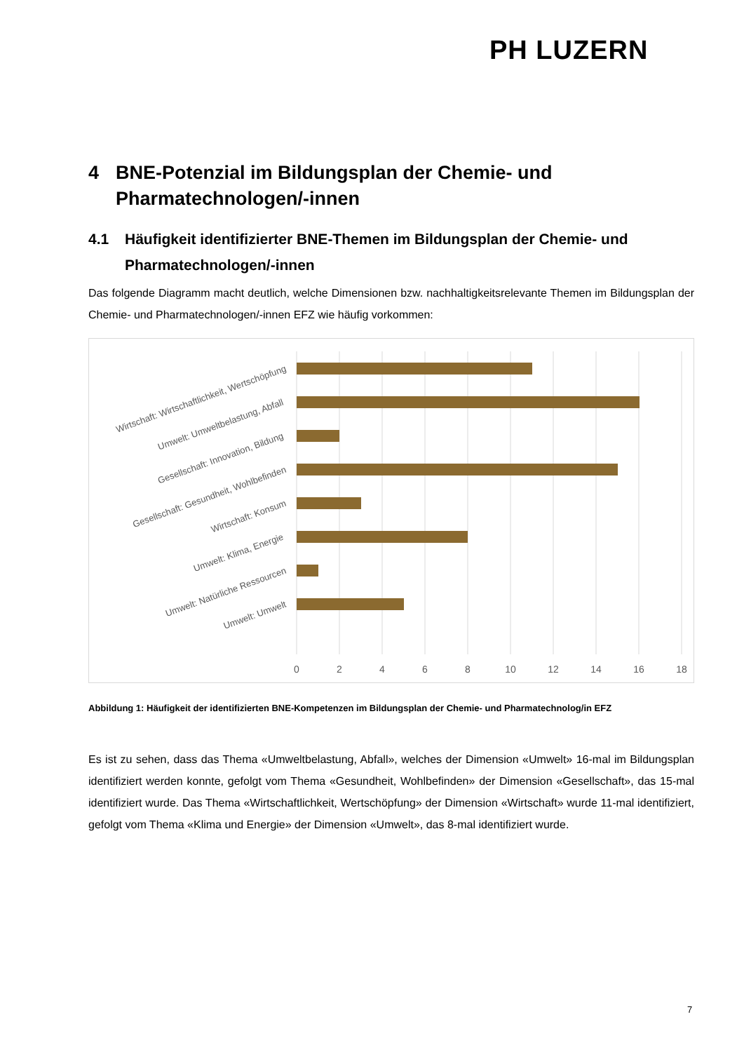PH LUZERN
4 BNE-Potenzial im Bildungsplan der Chemie- und Pharmatechnologen/-innen
4.1 Häufigkeit identifizierter BNE-Themen im Bildungsplan der Chemie- und Pharmatechnologen/-innen
Das folgende Diagramm macht deutlich, welche Dimensionen bzw. nachhaltigkeitsrelevante Themen im Bildungsplan der Chemie- und Pharmatechnologen/-innen EFZ wie häufig vorkommen:
Wirtschaft: Wirtschaftlichkeit, Wertschöpfung
Umwelt: Umweltbelastung, Abfall
Gesellschaft: Innovation, Bildung
Gesellschaft: Gesundheit, Wohlbefinden
Wirtschaft: Konsum
Umwelt: Klima, Energie
Umwelt: Natürliche Ressourcen
Umwelt: Umwelt
0
2
4
6
8
10
12
14
16
18
Abbildung 1: Häufigkeit der identifizierten BNE-Kompetenzen im Bildungsplan der Chemie- und Pharmatechnolog/in EFZ
Es ist zu sehen, dass das Thema «Umweltbelastung, Abfall», welches der Dimension «Umwelt» 16-mal im Bildungsplan identifiziert werden konnte, gefolgt vom Thema «Gesundheit, Wohlbefinden» der Dimension «Gesellschaft», das 15-mal identifiziert wurde. Das Thema «Wirtschaftlichkeit, Wertschöpfung» der Dimension «Wirtschaft» wurde 11-mal identifiziert, gefolgt vom Thema «Klima und Energie» der Dimension «Umwelt», das 8-mal identifiziert wurde.
7